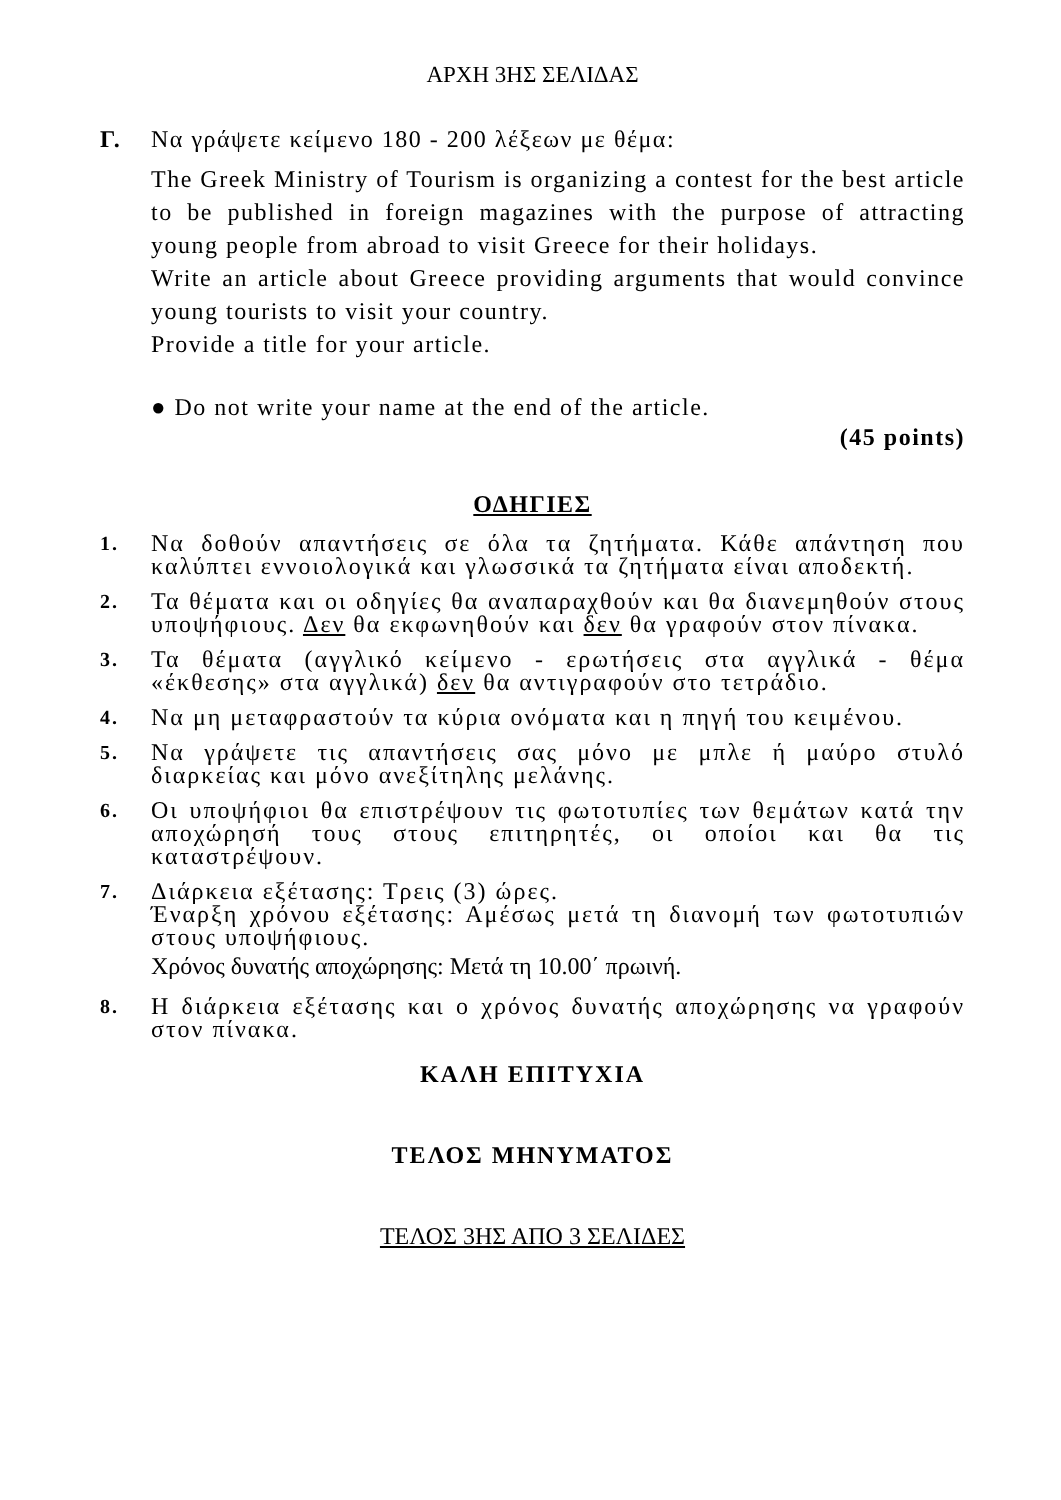ΑΡΧΗ 3ΗΣ ΣΕΛΙΔΑΣ
Γ. Να γράψετε κείμενο 180 - 200 λέξεων με θέμα:
The Greek Ministry of Tourism is organizing a contest for the best article to be published in foreign magazines with the purpose of attracting young people from abroad to visit Greece for their holidays.
Write an article about Greece providing arguments that would convince young tourists to visit your country.
Provide a title for your article.
● Do not write your name at the end of the article.
(45 points)
ΟΔΗΓΙΕΣ
1.
Να δοθούν απαντήσεις σε όλα τα ζητήματα. Κάθε απάντηση που καλύπτει εννοιολογικά και γλωσσικά τα ζητήματα είναι αποδεκτή.
2.
Τα θέματα και οι οδηγίες θα αναπαραχθούν και θα διανεμηθούν στους υποψήφιους. Δεν θα εκφωνηθούν και δεν θα γραφούν στον πίνακα.
3.
Τα θέματα (αγγλικό κείμενο - ερωτήσεις στα αγγλικά - θέμα «έκθεσης» στα αγγλικά) δεν θα αντιγραφούν στο τετράδιο.
4.
Να μη μεταφραστούν τα κύρια ονόματα και η πηγή του κειμένου.
5.
Να γράψετε τις απαντήσεις σας μόνο με μπλε ή μαύρο στυλό διαρκείας και μόνο ανεξίτηλης μελάνης.
6.
Οι υποψήφιοι θα επιστρέψουν τις φωτοτυπίες των θεμάτων κατά την αποχώρησή τους στους επιτηρητές, οι οποίοι και θα τις καταστρέψουν.
7.
Διάρκεια εξέτασης: Τρεις (3) ώρες.
Έναρξη χρόνου εξέτασης: Αμέσως μετά τη διανομή των φωτοτυπιών στους υποψήφιους.
Χρόνος δυνατής αποχώρησης: Μετά τη 10.00΄ πρωινή.
8.
Η διάρκεια εξέτασης και ο χρόνος δυνατής αποχώρησης να γραφούν στον πίνακα.
ΚΑΛΗ ΕΠΙΤΥΧΙΑ
ΤΕΛΟΣ ΜΗΝΥΜΑΤΟΣ
ΤΕΛΟΣ 3ΗΣ ΑΠΟ 3 ΣΕΛΙΔΕΣ